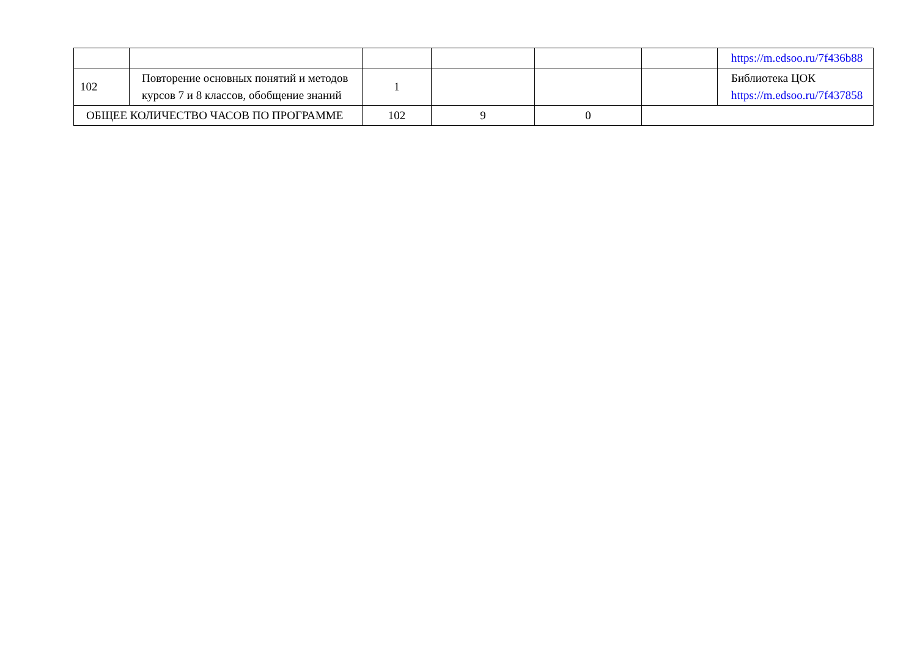| | | | | | | https://m.edsoo.ru/7f436b88 |
| 102 | Повторение основных понятий и методов курсов 7 и 8 классов, обобщение знаний | 1 | | | | Библиотека ЦОК https://m.edsoo.ru/7f437858 |
| ОБЩЕЕ КОЛИЧЕСТВО ЧАСОВ ПО ПРОГРАММЕ | | 102 | 9 | 0 | | |